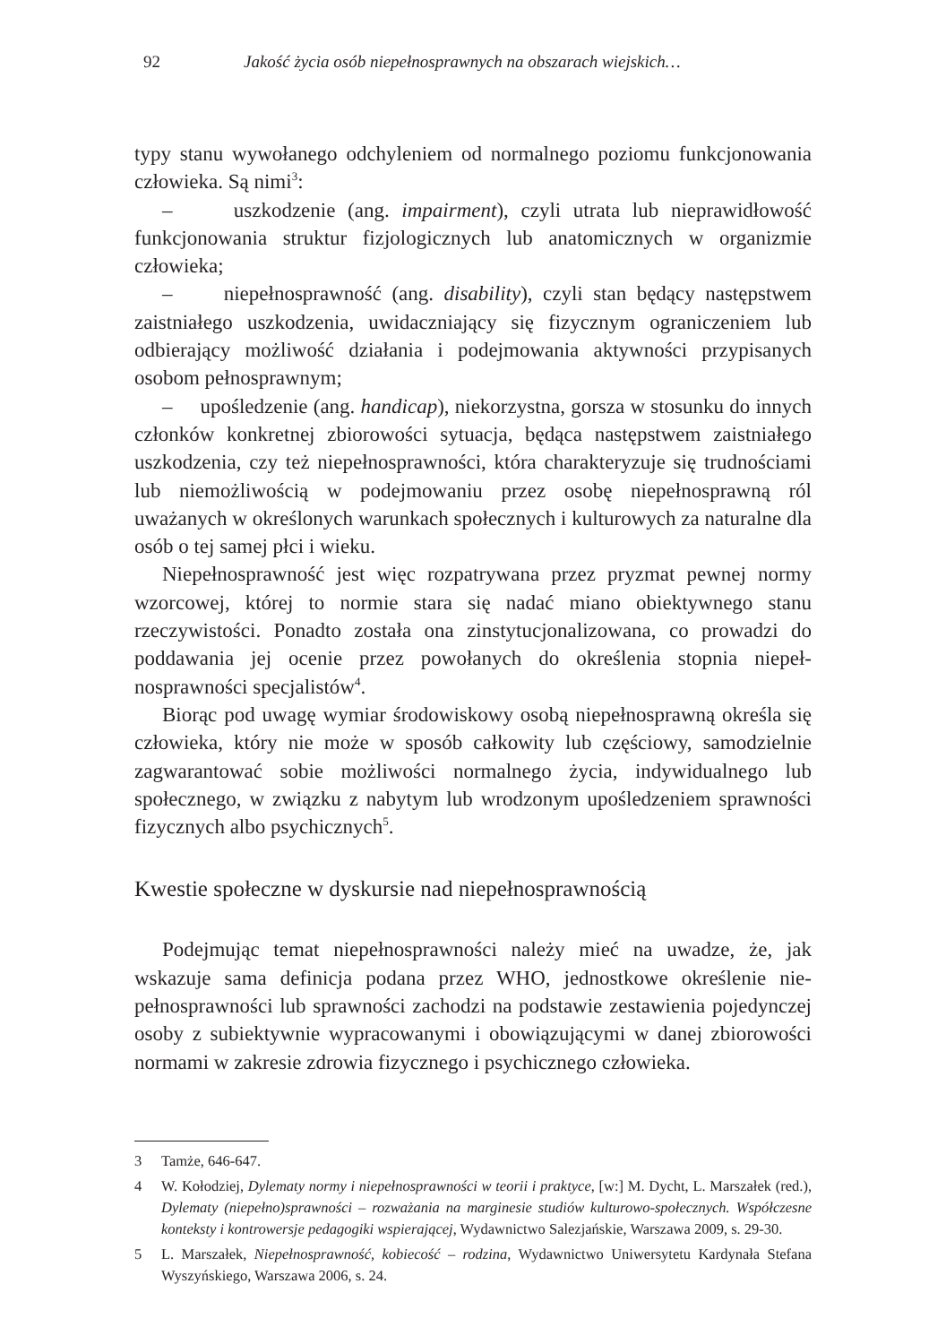92 Jakość życia osób niepełnosprawnych na obszarach wiejskich…
typy stanu wywołanego odchyleniem od normalnego poziomu funkcjono­wania człowieka. Są nimi<sup>3</sup>:
– uszkodzenie (ang. impairment), czyli utrata lub nieprawidłowość funkcjonowania struktur fizjologicznych lub anatomicznych w organizmie człowieka;
– niepełnosprawność (ang. disability), czyli stan będący następstwem zaistniałego uszkodzenia, uwidaczniający się fizycznym ograniczeniem lub odbierający możliwość działania i podejmowania aktywności przypi­sanych osobom pełnosprawnym;
– upośledzenie (ang. handicap), niekorzystna, gorsza w stosunku do innych członków konkretnej zbiorowości sytuacja, będąca następstwem zaistniałego uszkodzenia, czy też niepełnosprawności, która charaktery­zuje się trudnościami lub niemożliwością w podejmowaniu przez osobę niepełnosprawną ról uważanych w określonych warunkach społecznych i kulturowych za naturalne dla osób o tej samej płci i wieku.
Niepełnosprawność jest więc rozpatrywana przez pryzmat pewnej nor­my wzorcowej, której to normie stara się nadać miano obiektywnego stanu rzeczywistości. Ponadto została ona zinstytucjonalizowana, co prowadzi do poddawania jej ocenie przez powołanych do określenia stopnia niepeł­nosprawności specjalistów<sup>4</sup>.
Biorąc pod uwagę wymiar środowiskowy osobą niepełnosprawną określa się człowieka, który nie może w sposób całkowity lub częściowy, samodzielnie zagwarantować sobie możliwości normalnego życia, indy­widualnego lub społecznego, w związku z nabytym lub wrodzonym upo­śledzeniem sprawności fizycznych albo psychicznych<sup>5</sup>.
Kwestie społeczne w dyskursie nad niepełnosprawnością
Podejmując temat niepełnosprawności należy mieć na uwadze, że, jak wskazuje sama definicja podana przez WHO, jednostkowe określenie nie­pełnosprawności lub sprawności zachodzi na podstawie zestawienia po­jedynczej osoby z subiektywnie wypracowanymi i obowiązującymi w da­nej zbiorowości normami w zakresie zdrowia fizycznego i psychicznego człowieka.
3 Tamże, 646-647.
4 W. Kołodziej, Dylematy normy i niepełnosprawności w teorii i praktyce, [w:] M. Dycht, L. Mar­szałek (red.), Dylematy (niepełno)sprawności – rozważania na marginesie studiów kulturowo­-społecznych. Współczesne konteksty i kontrowersje pedagogiki wspierającej, Wydawnictwo Sa­lezjańskie, Warszawa 2009, s. 29-30.
5 L. Marszałek, Niepełnosprawność, kobiecość – rodzina, Wydawnictwo Uniwersytetu Kardyna­ła Stefana Wyszyńskiego, Warszawa 2006, s. 24.